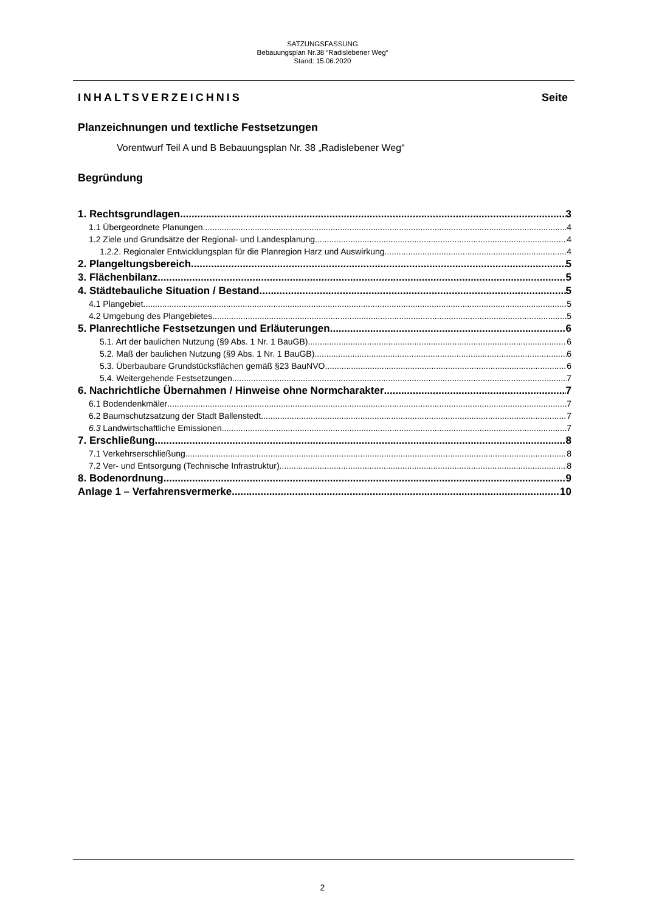SATZUNGSFASSUNG
Bebauungsplan Nr.38 “Radislebener Weg“
Stand: 15.06.2020
INHALTSVERZEICHNIS Seite
Planzeichnungen und textliche Festsetzungen
Vorentwurf Teil A und B Bebauungsplan Nr. 38 „Radislebener Weg“
Begründung
1. Rechtsgrundlagen 3
1.1 Übergeordnete Planungen 4
1.2 Ziele und Grundsätze der Regional- und Landesplanung 4
1.2.2. Regionaler Entwicklungsplan für die Planregion Harz und Auswirkung 4
2. Plangeltungsbereich 5
3. Flächenbilanz 5
4. Städtebauliche Situation / Bestand 5
4.1 Plangebiet 5
4.2 Umgebung des Plangebietes 5
5. Planrechtliche Festsetzungen und Erläuterungen 6
5.1. Art der baulichen Nutzung (§9 Abs. 1 Nr. 1 BauGB) 6
5.2. Maß der baulichen Nutzung (§9 Abs. 1 Nr. 1 BauGB) 6
5.3. Überbaubare Grundstücksflächen gemäß §23 BauNVO 6
5.4. Weitergehende Festsetzungen 7
6. Nachrichtliche Übernahmen / Hinweise ohne Normcharakter 7
6.1 Bodendenkmäler 7
6.2 Baumschutzsatzung der Stadt Ballenstedt 7
6.3 Landwirtschaftliche Emissionen 7
7. Erschließung 8
7.1 Verkehrserschließung 8
7.2 Ver- und Entsorgung (Technische Infrastruktur) 8
8. Bodenordnung 9
Anlage 1 – Verfahrensvermerke 10
2